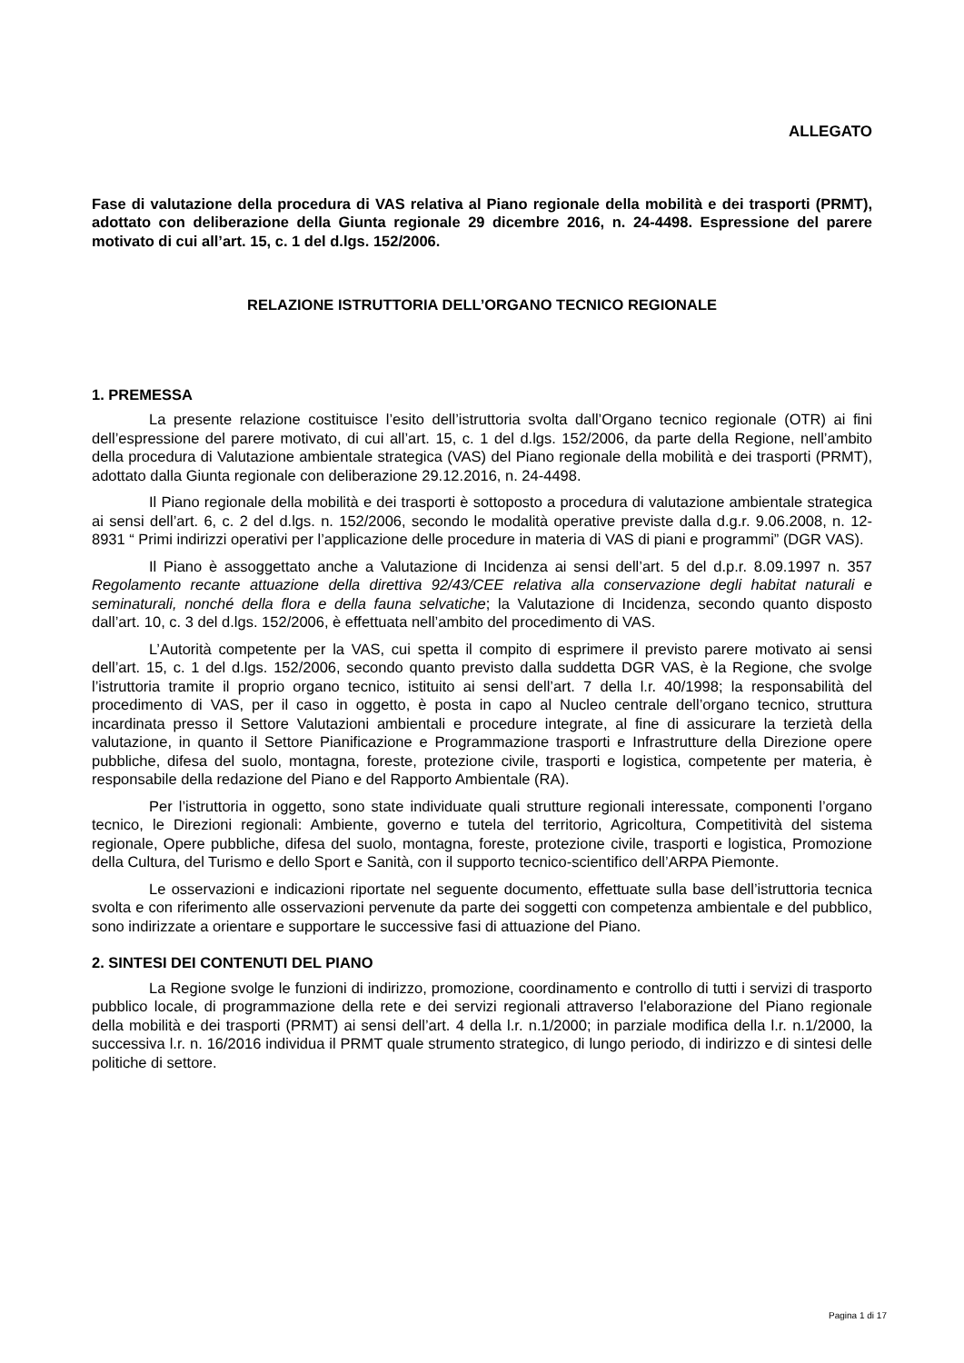ALLEGATO
Fase di valutazione della procedura di VAS relativa al Piano regionale della mobilità e dei trasporti (PRMT), adottato con deliberazione della Giunta regionale 29 dicembre 2016, n. 24-4498. Espressione del parere motivato di cui all’art. 15, c. 1 del d.lgs. 152/2006.
RELAZIONE ISTRUTTORIA DELL’ORGANO TECNICO REGIONALE
1. PREMESSA
La presente relazione costituisce l’esito dell’istruttoria svolta dall’Organo tecnico regionale (OTR) ai fini dell’espressione del parere motivato, di cui all’art. 15, c. 1 del d.lgs. 152/2006, da parte della Regione, nell’ambito della procedura di Valutazione ambientale strategica (VAS) del Piano regionale della mobilità e dei trasporti (PRMT), adottato dalla Giunta regionale con deliberazione 29.12.2016, n. 24-4498.
Il Piano regionale della mobilità e dei trasporti è sottoposto a procedura di valutazione ambientale strategica ai sensi dell’art. 6, c. 2 del d.lgs. n. 152/2006, secondo le modalità operative previste dalla d.g.r. 9.06.2008, n. 12-8931 “ Primi indirizzi operativi per l’applicazione delle procedure in materia di VAS di piani e programmi” (DGR VAS).
Il Piano è assoggettato anche a Valutazione di Incidenza ai sensi dell’art. 5 del d.p.r. 8.09.1997 n. 357 Regolamento recante attuazione della direttiva 92/43/CEE relativa alla conservazione degli habitat naturali e seminaturali, nonché della flora e della fauna selvatiche; la Valutazione di Incidenza, secondo quanto disposto dall’art. 10, c. 3 del d.lgs. 152/2006, è effettuata nell’ambito del procedimento di VAS.
L’Autorità competente per la VAS, cui spetta il compito di esprimere il previsto parere motivato ai sensi dell’art. 15, c. 1 del d.lgs. 152/2006, secondo quanto previsto dalla suddetta DGR VAS, è la Regione, che svolge l’istruttoria tramite il proprio organo tecnico, istituito ai sensi dell’art. 7 della l.r. 40/1998; la responsabilità del procedimento di VAS, per il caso in oggetto, è posta in capo al Nucleo centrale dell’organo tecnico, struttura incardinata presso il Settore Valutazioni ambientali e procedure integrate, al fine di assicurare la terzietà della valutazione, in quanto il Settore Pianificazione e Programmazione trasporti e Infrastrutture della Direzione opere pubbliche, difesa del suolo, montagna, foreste, protezione civile, trasporti e logistica, competente per materia, è responsabile della redazione del Piano e del Rapporto Ambientale (RA).
Per l’istruttoria in oggetto, sono state individuate quali strutture regionali interessate, componenti l’organo tecnico, le Direzioni regionali: Ambiente, governo e tutela del territorio, Agricoltura, Competitività del sistema regionale, Opere pubbliche, difesa del suolo, montagna, foreste, protezione civile, trasporti e logistica, Promozione della Cultura, del Turismo e dello Sport e Sanità, con il supporto tecnico-scientifico dell’ARPA Piemonte.
Le osservazioni e indicazioni riportate nel seguente documento, effettuate sulla base dell’istruttoria tecnica svolta e con riferimento alle osservazioni pervenute da parte dei soggetti con competenza ambientale e del pubblico, sono indirizzate a orientare e supportare le successive fasi di attuazione del Piano.
2. SINTESI DEI CONTENUTI DEL PIANO
La Regione svolge le funzioni di indirizzo, promozione, coordinamento e controllo di tutti i servizi di trasporto pubblico locale, di programmazione della rete e dei servizi regionali attraverso l'elaborazione del Piano regionale della mobilità e dei trasporti (PRMT) ai sensi dell’art. 4 della l.r. n.1/2000; in parziale modifica della l.r. n.1/2000, la successiva l.r. n. 16/2016 individua il PRMT quale strumento strategico, di lungo periodo, di indirizzo e di sintesi delle politiche di settore.
Pagina 1 di 17